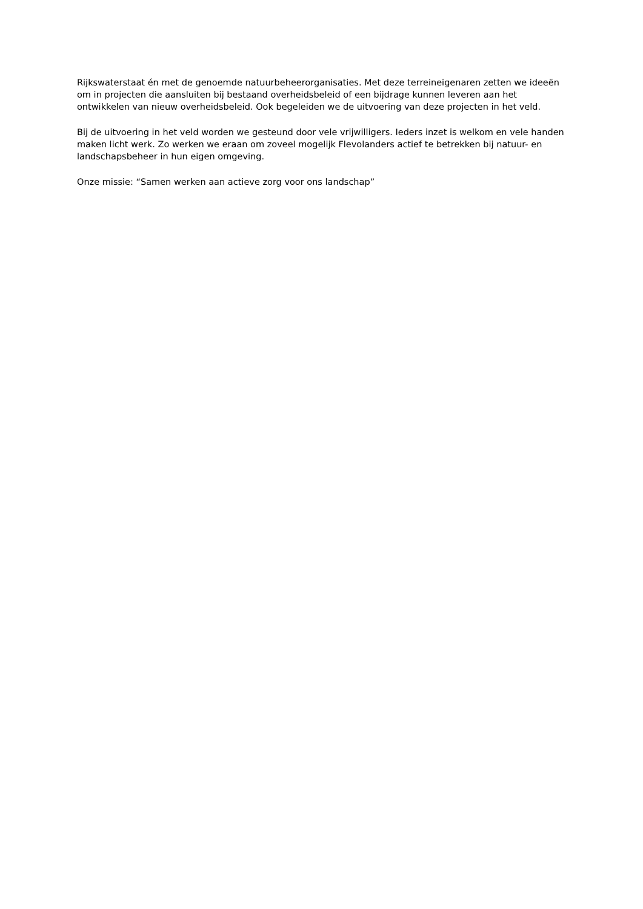Rijkswaterstaat én met de genoemde natuurbeheerorganisaties. Met deze terreineigenaren zetten we ideeën om in projecten die aansluiten bij bestaand overheidsbeleid of een bijdrage kunnen leveren aan het ontwikkelen van nieuw overheidsbeleid. Ook begeleiden we de uitvoering van deze projecten in het veld.
Bij de uitvoering in het veld worden we gesteund door vele vrijwilligers. Ieders inzet is welkom en vele handen maken licht werk. Zo werken we eraan om zoveel mogelijk Flevolanders actief te betrekken bij natuur- en landschapsbeheer in hun eigen omgeving.
Onze missie: “Samen werken aan actieve zorg voor ons landschap”